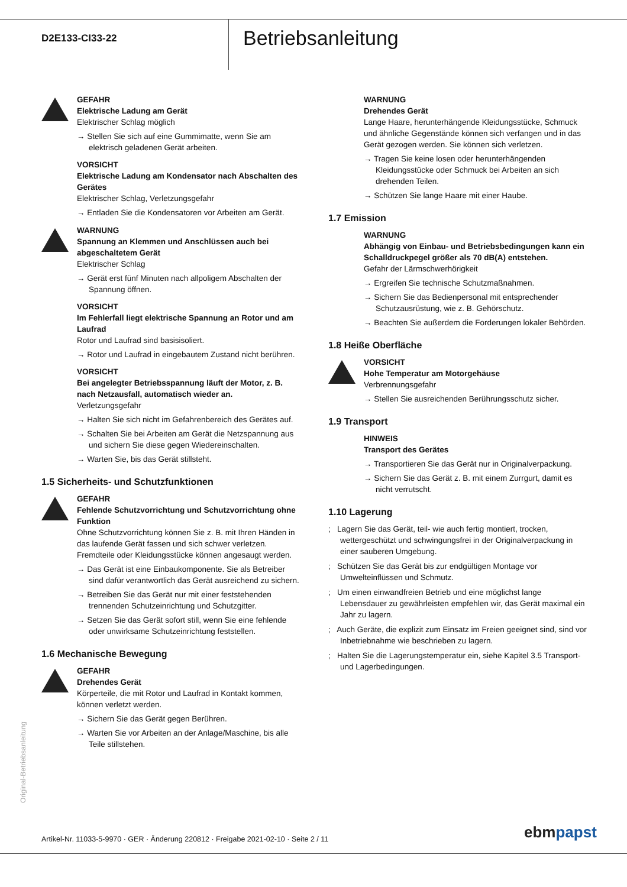D2E133-CI33-22
Betriebsanleitung
GEFAHR
Elektrische Ladung am Gerät
Elektrischer Schlag möglich
→ Stellen Sie sich auf eine Gummimatte, wenn Sie am elektrisch geladenen Gerät arbeiten.
VORSICHT
Elektrische Ladung am Kondensator nach Abschalten des Gerätes
Elektrischer Schlag, Verletzungsgefahr
→ Entladen Sie die Kondensatoren vor Arbeiten am Gerät.
WARNUNG
Spannung an Klemmen und Anschlüssen auch bei abgeschaltetem Gerät
Elektrischer Schlag
→ Gerät erst fünf Minuten nach allpoligem Abschalten der Spannung öffnen.
VORSICHT
Im Fehlerfall liegt elektrische Spannung an Rotor und am Laufrad
Rotor und Laufrad sind basisisoliert.
→ Rotor und Laufrad in eingebautem Zustand nicht berühren.
VORSICHT
Bei angelegter Betriebsspannung läuft der Motor, z. B. nach Netzausfall, automatisch wieder an.
Verletzungsgefahr
→ Halten Sie sich nicht im Gefahrenbereich des Gerätes auf.
→ Schalten Sie bei Arbeiten am Gerät die Netzspannung aus und sichern Sie diese gegen Wiedereinschalten.
→ Warten Sie, bis das Gerät stillsteht.
1.5 Sicherheits- und Schutzfunktionen
GEFAHR
Fehlende Schutzvorrichtung und Schutzvorrichtung ohne Funktion
Ohne Schutzvorrichtung können Sie z. B. mit Ihren Händen in das laufende Gerät fassen und sich schwer verletzen. Fremdteile oder Kleidungsstücke können angesaugt werden.
→ Das Gerät ist eine Einbaukomponente. Sie als Betreiber sind dafür verantwortlich das Gerät ausreichend zu sichern.
→ Betreiben Sie das Gerät nur mit einer feststehenden trennenden Schutzeinrichtung und Schutzgitter.
→ Setzen Sie das Gerät sofort still, wenn Sie eine fehlende oder unwirksame Schutzeinrichtung feststellen.
1.6 Mechanische Bewegung
GEFAHR
Drehendes Gerät
Körperteile, die mit Rotor und Laufrad in Kontakt kommen, können verletzt werden.
→ Sichern Sie das Gerät gegen Berühren.
→ Warten Sie vor Arbeiten an der Anlage/Maschine, bis alle Teile stillstehen.
WARNUNG
Drehendes Gerät
Lange Haare, herunterhängende Kleidungsstücke, Schmuck und ähnliche Gegenstände können sich verfangen und in das Gerät gezogen werden. Sie können sich verletzen.
→ Tragen Sie keine losen oder herunterhängenden Kleidungsstücke oder Schmuck bei Arbeiten an sich drehenden Teilen.
→ Schützen Sie lange Haare mit einer Haube.
1.7 Emission
WARNUNG
Abhängig von Einbau- und Betriebsbedingungen kann ein Schalldruckpegel größer als 70 dB(A) entstehen.
Gefahr der Lärmschwerhörigkeit
→ Ergreifen Sie technische Schutzmaßnahmen.
→ Sichern Sie das Bedienpersonal mit entsprechender Schutzausrüstung, wie z. B. Gehörschutz.
→ Beachten Sie außerdem die Forderungen lokaler Behörden.
1.8 Heiße Oberfläche
VORSICHT
Hohe Temperatur am Motorgehäuse
Verbrennungsgefahr
→ Stellen Sie ausreichenden Berührungsschutz sicher.
1.9 Transport
HINWEIS
Transport des Gerätes
→ Transportieren Sie das Gerät nur in Originalverpackung.
→ Sichern Sie das Gerät z. B. mit einem Zurrgurt, damit es nicht verrutscht.
1.10 Lagerung
; Lagern Sie das Gerät, teil- wie auch fertig montiert, trocken, wettergeschützt und schwingungsfrei in der Originalverpackung in einer sauberen Umgebung.
; Schützen Sie das Gerät bis zur endgültigen Montage vor Umwelteinflüssen und Schmutz.
; Um einen einwandfreien Betrieb und eine möglichst lange Lebensdauer zu gewährleisten empfehlen wir, das Gerät maximal ein Jahr zu lagern.
; Auch Geräte, die explizit zum Einsatz im Freien geeignet sind, sind vor Inbetriebnahme wie beschrieben zu lagern.
; Halten Sie die Lagerungstemperatur ein, siehe Kapitel 3.5 Transport- und Lagerbedingungen.
Original-Betriebsanleitung
Artikel-Nr. 11033-5-9970 · GER · Änderung 220812 · Freigabe 2021-02-10 · Seite 2 / 11
ebmpapst